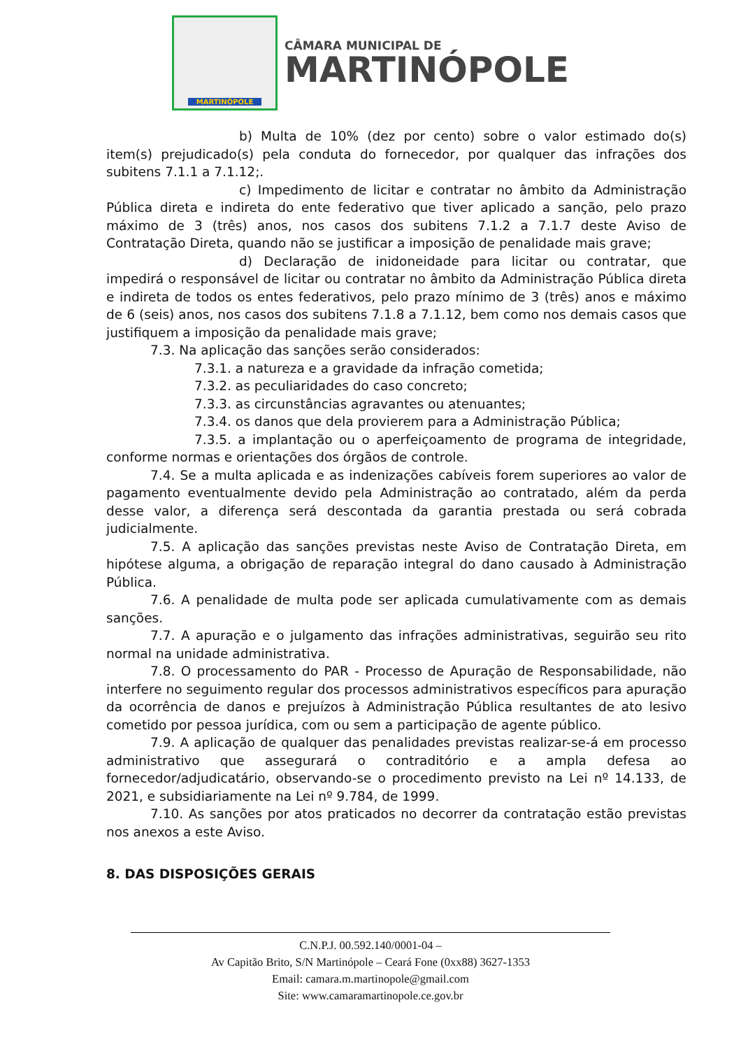MARTINÓPOLE
CÂMARA MUNICIPAL DE
MARTINÓPOLE
b) Multa de 10% (dez por cento) sobre o valor estimado do(s) item(s) prejudicado(s) pela conduta do fornecedor, por qualquer das infrações dos subitens 7.1.1 a 7.1.12;.
c) Impedimento de licitar e contratar no âmbito da Administração Pública direta e indireta do ente federativo que tiver aplicado a sanção, pelo prazo máximo de 3 (três) anos, nos casos dos subitens 7.1.2 a 7.1.7 deste Aviso de Contratação Direta, quando não se justificar a imposição de penalidade mais grave;
d) Declaração de inidoneidade para licitar ou contratar, que impedirá o responsável de licitar ou contratar no âmbito da Administração Pública direta e indireta de todos os entes federativos, pelo prazo mínimo de 3 (três) anos e máximo de 6 (seis) anos, nos casos dos subitens 7.1.8 a 7.1.12, bem como nos demais casos que justifiquem a imposição da penalidade mais grave;
7.3. Na aplicação das sanções serão considerados:
7.3.1. a natureza e a gravidade da infração cometida;
7.3.2. as peculiaridades do caso concreto;
7.3.3. as circunstâncias agravantes ou atenuantes;
7.3.4. os danos que dela provierem para a Administração Pública;
7.3.5. a implantação ou o aperfeiçoamento de programa de integridade, conforme normas e orientações dos órgãos de controle.
7.4. Se a multa aplicada e as indenizações cabíveis forem superiores ao valor de pagamento eventualmente devido pela Administração ao contratado, além da perda desse valor, a diferença será descontada da garantia prestada ou será cobrada judicialmente.
7.5. A aplicação das sanções previstas neste Aviso de Contratação Direta, em hipótese alguma, a obrigação de reparação integral do dano causado à Administração Pública.
7.6. A penalidade de multa pode ser aplicada cumulativamente com as demais sanções.
7.7. A apuração e o julgamento das infrações administrativas, seguirão seu rito normal na unidade administrativa.
7.8. O processamento do PAR - Processo de Apuração de Responsabilidade, não interfere no seguimento regular dos processos administrativos específicos para apuração da ocorrência de danos e prejuízos à Administração Pública resultantes de ato lesivo cometido por pessoa jurídica, com ou sem a participação de agente público.
7.9. A aplicação de qualquer das penalidades previstas realizar-se-á em processo administrativo que assegurará o contraditório e a ampla defesa ao fornecedor/adjudicatário, observando-se o procedimento previsto na Lei nº 14.133, de 2021, e subsidiariamente na Lei nº 9.784, de 1999.
7.10. As sanções por atos praticados no decorrer da contratação estão previstas nos anexos a este Aviso.
8. DAS DISPOSIÇÕES GERAIS
C.N.P.J. 00.592.140/0001-04 –
Av Capitão Brito, S/N Martinópole – Ceará Fone (0xx88) 3627-1353
Email: camara.m.martinopole@gmail.com
Site: www.camaramartinopole.ce.gov.br